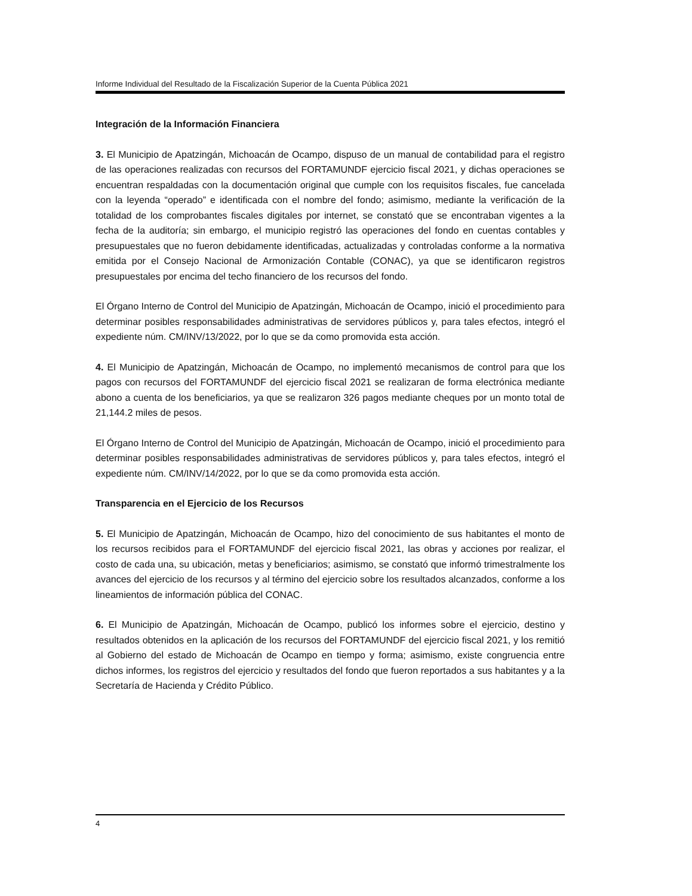Informe Individual del Resultado de la Fiscalización Superior de la Cuenta Pública 2021
Integración de la Información Financiera
3. El Municipio de Apatzingán, Michoacán de Ocampo, dispuso de un manual de contabilidad para el registro de las operaciones realizadas con recursos del FORTAMUNDF ejercicio fiscal 2021, y dichas operaciones se encuentran respaldadas con la documentación original que cumple con los requisitos fiscales, fue cancelada con la leyenda “operado” e identificada con el nombre del fondo; asimismo, mediante la verificación de la totalidad de los comprobantes fiscales digitales por internet, se constató que se encontraban vigentes a la fecha de la auditoría; sin embargo, el municipio registró las operaciones del fondo en cuentas contables y presupuestales que no fueron debidamente identificadas, actualizadas y controladas conforme a la normativa emitida por el Consejo Nacional de Armonización Contable (CONAC), ya que se identificaron registros presupuestales por encima del techo financiero de los recursos del fondo.
El Órgano Interno de Control del Municipio de Apatzingán, Michoacán de Ocampo, inició el procedimiento para determinar posibles responsabilidades administrativas de servidores públicos y, para tales efectos, integró el expediente núm. CM/INV/13/2022, por lo que se da como promovida esta acción.
4. El Municipio de Apatzingán, Michoacán de Ocampo, no implementó mecanismos de control para que los pagos con recursos del FORTAMUNDF del ejercicio fiscal 2021 se realizaran de forma electrónica mediante abono a cuenta de los beneficiarios, ya que se realizaron 326 pagos mediante cheques por un monto total de 21,144.2 miles de pesos.
El Órgano Interno de Control del Municipio de Apatzingán, Michoacán de Ocampo, inició el procedimiento para determinar posibles responsabilidades administrativas de servidores públicos y, para tales efectos, integró el expediente núm. CM/INV/14/2022, por lo que se da como promovida esta acción.
Transparencia en el Ejercicio de los Recursos
5. El Municipio de Apatzingán, Michoacán de Ocampo, hizo del conocimiento de sus habitantes el monto de los recursos recibidos para el FORTAMUNDF del ejercicio fiscal 2021, las obras y acciones por realizar, el costo de cada una, su ubicación, metas y beneficiarios; asimismo, se constató que informó trimestralmente los avances del ejercicio de los recursos y al término del ejercicio sobre los resultados alcanzados, conforme a los lineamientos de información pública del CONAC.
6. El Municipio de Apatzingán, Michoacán de Ocampo, publicó los informes sobre el ejercicio, destino y resultados obtenidos en la aplicación de los recursos del FORTAMUNDF del ejercicio fiscal 2021, y los remitió al Gobierno del estado de Michoacán de Ocampo en tiempo y forma; asimismo, existe congruencia entre dichos informes, los registros del ejercicio y resultados del fondo que fueron reportados a sus habitantes y a la Secretaría de Hacienda y Crédito Público.
4